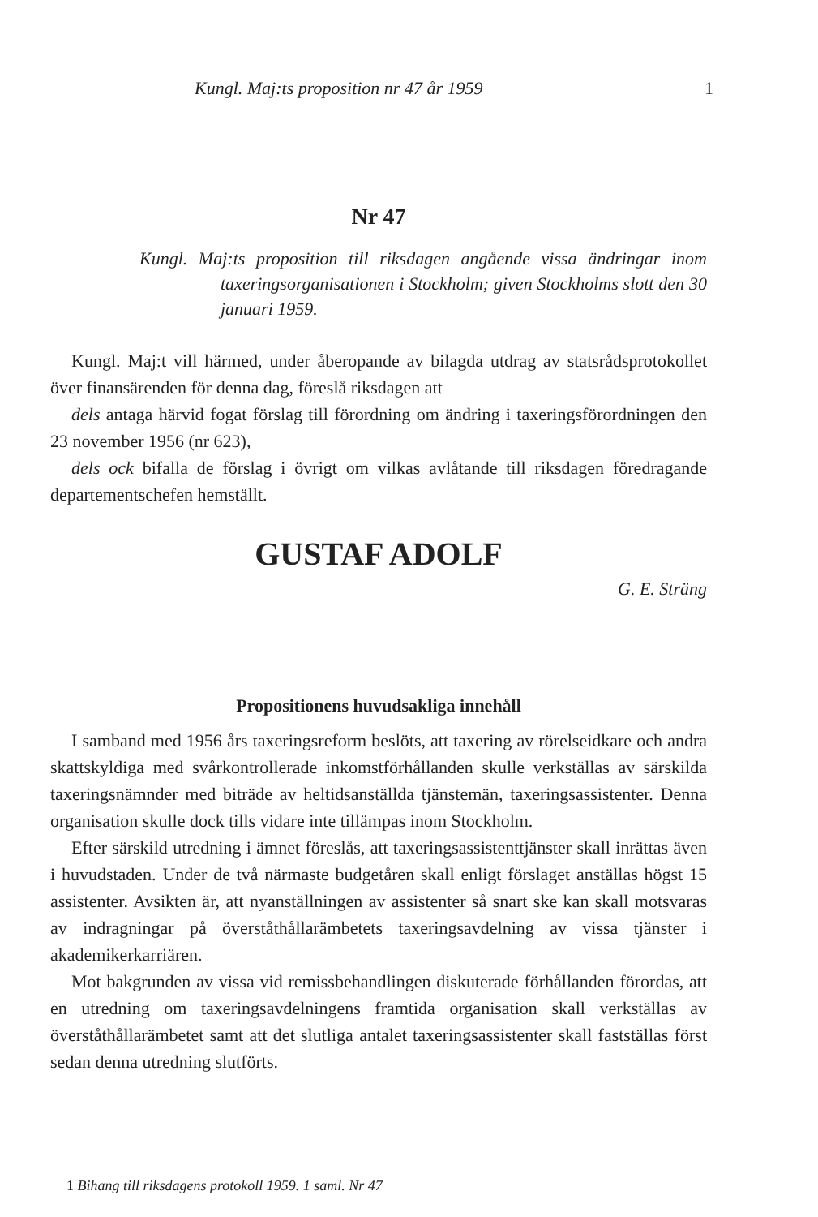Kungl. Maj:ts proposition nr 47 år 1959 1
Nr 47
Kungl. Maj:ts proposition till riksdagen angående vissa ändringar inom taxeringsorganisationen i Stockholm; given Stockholms slott den 30 januari 1959.
Kungl. Maj:t vill härmed, under åberopande av bilagda utdrag av statsrådsprotokollet över finansärenden för denna dag, föreslå riksdagen att
dels antaga härvid fogat förslag till förordning om ändring i taxeringsförordningen den 23 november 1956 (nr 623),
dels ock bifalla de förslag i övrigt om vilkas avlåtande till riksdagen föredragande departementschefen hemställt.
GUSTAF ADOLF
G. E. Sträng
Propositionens huvudsakliga innehåll
I samband med 1956 års taxeringsreform beslöts, att taxering av rörelseidkare och andra skattskyldiga med svårkontrollerade inkomstförhållanden skulle verkställas av särskilda taxeringsnämnder med biträde av heltidsanställda tjänstemän, taxeringsassistenter. Denna organisation skulle dock tills vidare inte tillämpas inom Stockholm.
Efter särskild utredning i ämnet föreslås, att taxeringsassistenttjänster skall inrättas även i huvudstaden. Under de två närmaste budgetåren skall enligt förslaget anställas högst 15 assistenter. Avsikten är, att nyanställningen av assistenter så snart ske kan skall motsvaras av indragningar på överståthållarämbetets taxeringsavdelning av vissa tjänster i akademikerkarriären.
Mot bakgrunden av vissa vid remissbehandlingen diskuterade förhållanden förordas, att en utredning om taxeringsavdelningens framtida organisation skall verkställas av överståthållarämbetet samt att det slutliga antalet taxeringsassistenter skall fastställas först sedan denna utredning slutförts.
1 Bihang till riksdagens protokoll 1959. 1 saml. Nr 47